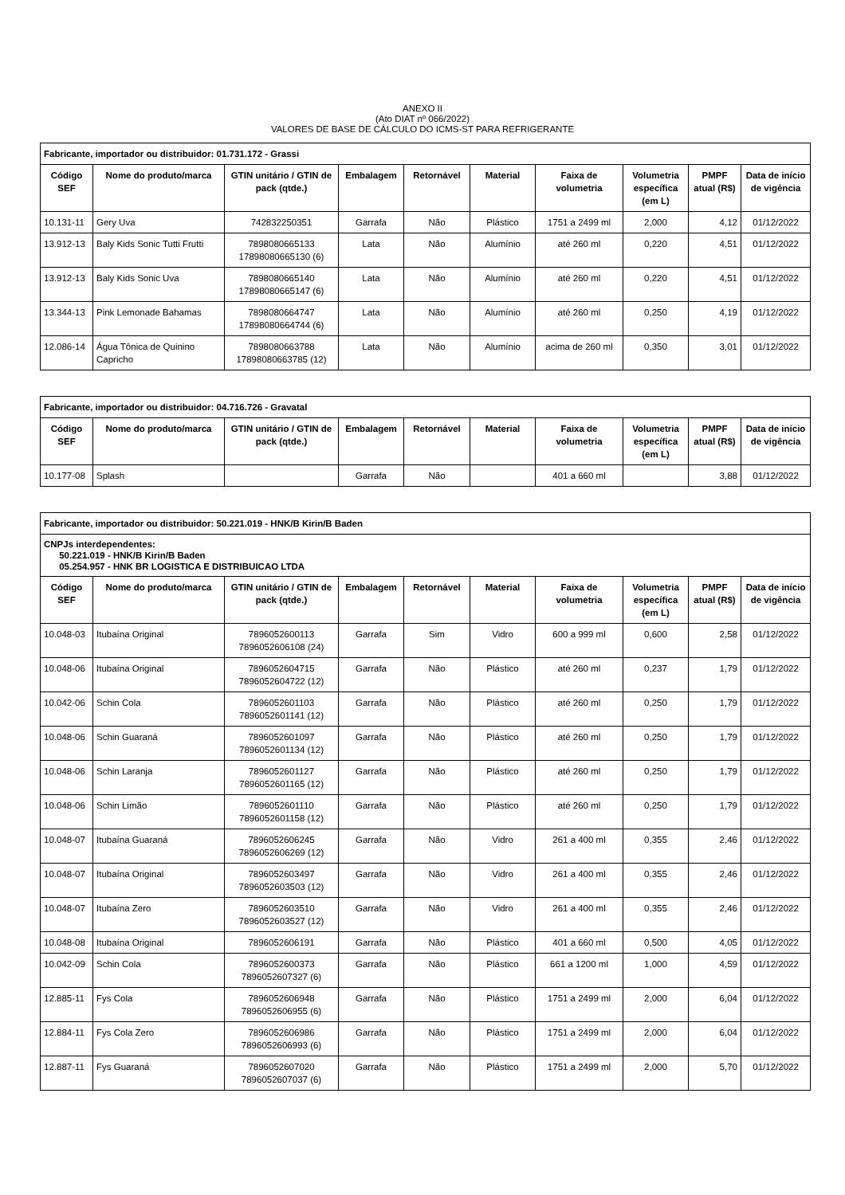ANEXO II
(Ato DIAT nº 066/2022)
VALORES DE BASE DE CÁLCULO DO ICMS-ST PARA REFRIGERANTE
| Fabricante, importador ou distribuidor: 01.731.172 - Grassi | | | | | | | | | |
| Código SEF | Nome do produto/marca | GTIN unitário / GTIN de pack (qtde.) | Embalagem | Retornável | Material | Faixa de volumetria | Volumetria específica (em L) | PMPF atual (R$) | Data de início de vigência |
| 10.131-11 | Gery Uva | 742832250351 | Garrafa | Não | Plástico | 1751 a 2499 ml | 2,000 | 4,12 | 01/12/2022 |
| 13.912-13 | Baly Kids Sonic Tutti Frutti | 7898080665133 17898080665130 (6) | Lata | Não | Alumínio | até 260 ml | 0,220 | 4,51 | 01/12/2022 |
| 13.912-13 | Baly Kids Sonic Uva | 7898080665140 17898080665147 (6) | Lata | Não | Alumínio | até 260 ml | 0,220 | 4,51 | 01/12/2022 |
| 13.344-13 | Pink Lemonade Bahamas | 7898080664747 17898080664744 (6) | Lata | Não | Alumínio | até 260 ml | 0,250 | 4,19 | 01/12/2022 |
| 12.086-14 | Água Tônica de Quinino Capricho | 7898080663788 17898080663785 (12) | Lata | Não | Alumínio | acima de 260 ml | 0,350 | 3,01 | 01/12/2022 |
| Fabricante, importador ou distribuidor: 04.716.726 - Gravatal | | | | | | | | | |
| Código SEF | Nome do produto/marca | GTIN unitário / GTIN de pack (qtde.) | Embalagem | Retornável | Material | Faixa de volumetria | Volumetria específica (em L) | PMPF atual (R$) | Data de início de vigência |
| 10.177-08 | Splash | | Garrafa | Não | | 401 a 660 ml | | 3,88 | 01/12/2022 |
| Fabricante, importador ou distribuidor: 50.221.019 - HNK/B Kirin/B Baden | | | | | | | | | |
| CNPJs interdependentes: 50.221.019 - HNK/B Kirin/B Baden 05.254.957 - HNK BR LOGISTICA E DISTRIBUICAO LTDA | | | | | | | | | |
| Código SEF | Nome do produto/marca | GTIN unitário / GTIN de pack (qtde.) | Embalagem | Retornável | Material | Faixa de volumetria | Volumetria específica (em L) | PMPF atual (R$) | Data de início de vigência |
| 10.048-03 | Itubaína Original | 7896052600113 7896052606108 (24) | Garrafa | Sim | Vidro | 600 a 999 ml | 0,600 | 2,58 | 01/12/2022 |
| 10.048-06 | Itubaína Original | 7896052604715 7896052604722 (12) | Garrafa | Não | Plástico | até 260 ml | 0,237 | 1,79 | 01/12/2022 |
| 10.042-06 | Schin Cola | 7896052601103 7896052601141 (12) | Garrafa | Não | Plástico | até 260 ml | 0,250 | 1,79 | 01/12/2022 |
| 10.048-06 | Schin Guaraná | 7896052601097 7896052601134 (12) | Garrafa | Não | Plástico | até 260 ml | 0,250 | 1,79 | 01/12/2022 |
| 10.048-06 | Schin Laranja | 7896052601127 7896052601165 (12) | Garrafa | Não | Plástico | até 260 ml | 0,250 | 1,79 | 01/12/2022 |
| 10.048-06 | Schin Limão | 7896052601110 7896052601158 (12) | Garrafa | Não | Plástico | até 260 ml | 0,250 | 1,79 | 01/12/2022 |
| 10.048-07 | Itubaína Guaraná | 7896052606245 7896052606269 (12) | Garrafa | Não | Vidro | 261 a 400 ml | 0,355 | 2,46 | 01/12/2022 |
| 10.048-07 | Itubaína Original | 7896052603497 7896052603503 (12) | Garrafa | Não | Vidro | 261 a 400 ml | 0,355 | 2,46 | 01/12/2022 |
| 10.048-07 | Itubaína Zero | 7896052603510 7896052603527 (12) | Garrafa | Não | Vidro | 261 a 400 ml | 0,355 | 2,46 | 01/12/2022 |
| 10.048-08 | Itubaína Original | 7896052606191 | Garrafa | Não | Plástico | 401 a 660 ml | 0,500 | 4,05 | 01/12/2022 |
| 10.042-09 | Schin Cola | 7896052600373 7896052607327 (6) | Garrafa | Não | Plástico | 661 a 1200 ml | 1,000 | 4,59 | 01/12/2022 |
| 12.885-11 | Fys Cola | 7896052606948 7896052606955 (6) | Garrafa | Não | Plástico | 1751 a 2499 ml | 2,000 | 6,04 | 01/12/2022 |
| 12.884-11 | Fys Cola Zero | 7896052606986 7896052606993 (6) | Garrafa | Não | Plástico | 1751 a 2499 ml | 2,000 | 6,04 | 01/12/2022 |
| 12.887-11 | Fys Guaraná | 7896052607020 7896052607037 (6) | Garrafa | Não | Plástico | 1751 a 2499 ml | 2,000 | 5,70 | 01/12/2022 |